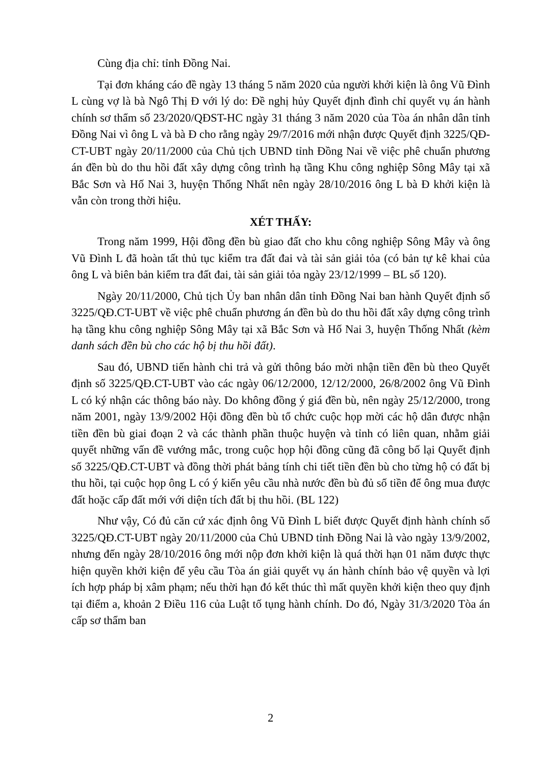Cùng địa chỉ: tỉnh Đồng Nai.
Tại đơn kháng cáo đề ngày 13 tháng 5 năm 2020 của người khởi kiện là ông Vũ Đình L cùng vợ là bà Ngô Thị Đ với lý do: Đề nghị hủy Quyết định đình chỉ quyết vụ án hành chính sơ thẩm số 23/2020/QĐST-HC ngày 31 tháng 3 năm 2020 của Tòa án nhân dân tỉnh Đồng Nai vì ông L và bà Đ cho rằng ngày 29/7/2016 mới nhận được Quyết định 3225/QĐ-CT-UBT ngày 20/11/2000 của Chủ tịch UBND tỉnh Đồng Nai về việc phê chuẩn phương án đền bù do thu hồi đất xây dựng công trình hạ tầng Khu công nghiệp Sông Mây tại xã Bắc Sơn và Hố Nai 3, huyện Thống Nhất nên ngày 28/10/2016 ông L bà Đ khởi kiện là vẫn còn trong thời hiệu.
XÉT THẤY:
Trong năm 1999, Hội đồng đền bù giao đất cho khu công nghiệp Sông Mây và ông Vũ Đình L đã hoàn tất thủ tục kiểm tra đất đai và tài sản giải tỏa (có bản tự kê khai của ông L và biên bản kiểm tra đất đai, tài sản giải tỏa ngày 23/12/1999 – BL số 120).
Ngày 20/11/2000, Chủ tịch Ủy ban nhân dân tỉnh Đồng Nai ban hành Quyết định số 3225/QĐ.CT-UBT về việc phê chuẩn phương án đền bù do thu hồi đất xây dựng công trình hạ tầng khu công nghiệp Sông Mây tại xã Bắc Sơn và Hố Nai 3, huyện Thống Nhất (kèm danh sách đền bù cho các hộ bị thu hồi đất).
Sau đó, UBND tiến hành chi trả và gửi thông báo mời nhận tiền đền bù theo Quyết định số 3225/QĐ.CT-UBT vào các ngày 06/12/2000, 12/12/2000, 26/8/2002 ông Vũ Đình L có ký nhận các thông báo này. Do không đồng ý giá đền bù, nên ngày 25/12/2000, trong năm 2001, ngày 13/9/2002 Hội đồng đền bù tổ chức cuộc họp mời các hộ dân được nhận tiền đền bù giai đoạn 2 và các thành phần thuộc huyện và tỉnh có liên quan, nhằm giải quyết những vấn đề vướng mắc, trong cuộc họp hội đồng cũng đã công bố lại Quyết định số 3225/QĐ.CT-UBT và đồng thời phát bảng tính chi tiết tiền đền bù cho từng hộ có đất bị thu hồi, tại cuộc họp ông L có ý kiến yêu cầu nhà nước đền bù đủ số tiền để ông mua được đất hoặc cấp đất mới với diện tích đất bị thu hồi. (BL 122)
Như vậy, Có đủ căn cứ xác định ông Vũ Đình L biết được Quyết định hành chính số 3225/QĐ.CT-UBT ngày 20/11/2000 của Chủ UBND tỉnh Đồng Nai là vào ngày 13/9/2002, nhưng đến ngày 28/10/2016 ông mới nộp đơn khởi kiện là quá thời hạn 01 năm được thực hiện quyền khởi kiện để yêu cầu Tòa án giải quyết vụ án hành chính bảo vệ quyền và lợi ích hợp pháp bị xâm phạm; nếu thời hạn đó kết thúc thì mất quyền khởi kiện theo quy định tại điểm a, khoản 2 Điều 116 của Luật tố tụng hành chính. Do đó, Ngày 31/3/2020 Tòa án cấp sơ thẩm ban
2